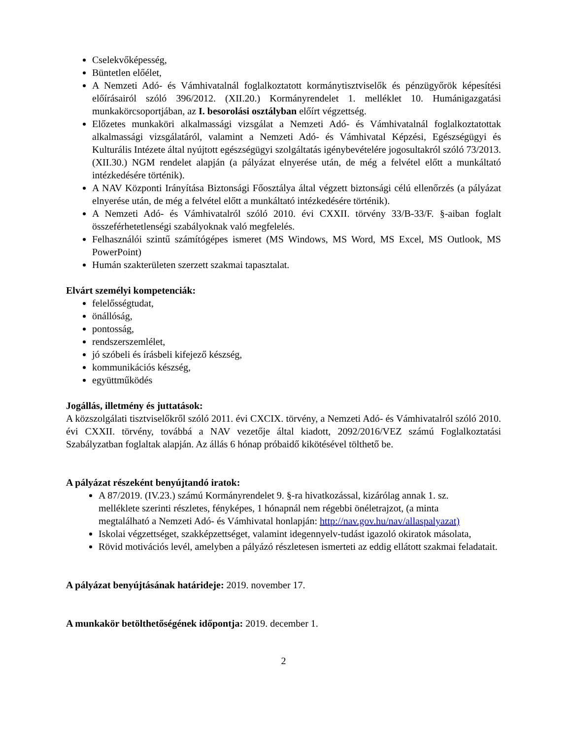Cselekvőképesség,
Büntetlen előélet,
A Nemzeti Adó- és Vámhivatalnál foglalkoztatott kormánytisztviselők és pénzügyőrök képesítési előírásairól szóló 396/2012. (XII.20.) Kormányrendelet 1. melléklet 10. Humánigazgatási munkakörcsoportjában, az I. besorolási osztályban előírt végzettség.
Előzetes munkaköri alkalmassági vizsgálat a Nemzeti Adó- és Vámhivatalnál foglalkoztatottak alkalmassági vizsgálatáról, valamint a Nemzeti Adó- és Vámhivatal Képzési, Egészségügyi és Kulturális Intézete által nyújtott egészségügyi szolgáltatás igénybevételére jogosultakról szóló 73/2013.(XII.30.) NGM rendelet alapján (a pályázat elnyerése után, de még a felvétel előtt a munkáltató intézkedésére történik).
A NAV Központi Irányítása Biztonsági Főosztálya által végzett biztonsági célú ellenőrzés (a pályázat elnyerése után, de még a felvétel előtt a munkáltató intézkedésére történik).
A Nemzeti Adó- és Vámhivatalról szóló 2010. évi CXXII. törvény 33/B-33/F. §-aiban foglalt összeférhetetlenségi szabályoknak való megfelelés.
Felhasználói szintű számítógépes ismeret (MS Windows, MS Word, MS Excel, MS Outlook, MS PowerPoint)
Humán szakterületen szerzett szakmai tapasztalat.
Elvárt személyi kompetenciák:
felelősségtudat,
önállóság,
pontosság,
rendszerszemlélet,
jó szóbeli és írásbeli kifejező készség,
kommunikációs készség,
együttműködés
Jogállás, illetmény és juttatások:
A közszolgálati tisztviselőkről szóló 2011. évi CXCIX. törvény, a Nemzeti Adó- és Vámhivatalról szóló 2010. évi CXXII. törvény, továbbá a NAV vezetője által kiadott, 2092/2016/VEZ számú Foglalkoztatási Szabályzatban foglaltak alapján. Az állás 6 hónap próbaidő kikötésével tölthető be.
A pályázat részeként benyújtandó iratok:
A 87/2019. (IV.23.) számú Kormányrendelet 9. §-ra hivatkozással, kizárólag annak 1. sz. melléklete szerinti részletes, fényképes, 1 hónapnál nem régebbi önéletrajzot, (a minta megtalálható a Nemzeti Adó- és Vámhivatal honlapján: http://nav.gov.hu/nav/allaspalyazat)
Iskolai végzettséget, szakképzettséget, valamint idegennyelv-tudást igazoló okiratok másolata,
Rövid motivációs levél, amelyben a pályázó részletesen ismerteti az eddig ellátott szakmai feladatait.
A pályázat benyújtásának határideje: 2019. november 17.
A munkakör betölthetőségének időpontja: 2019. december 1.
2